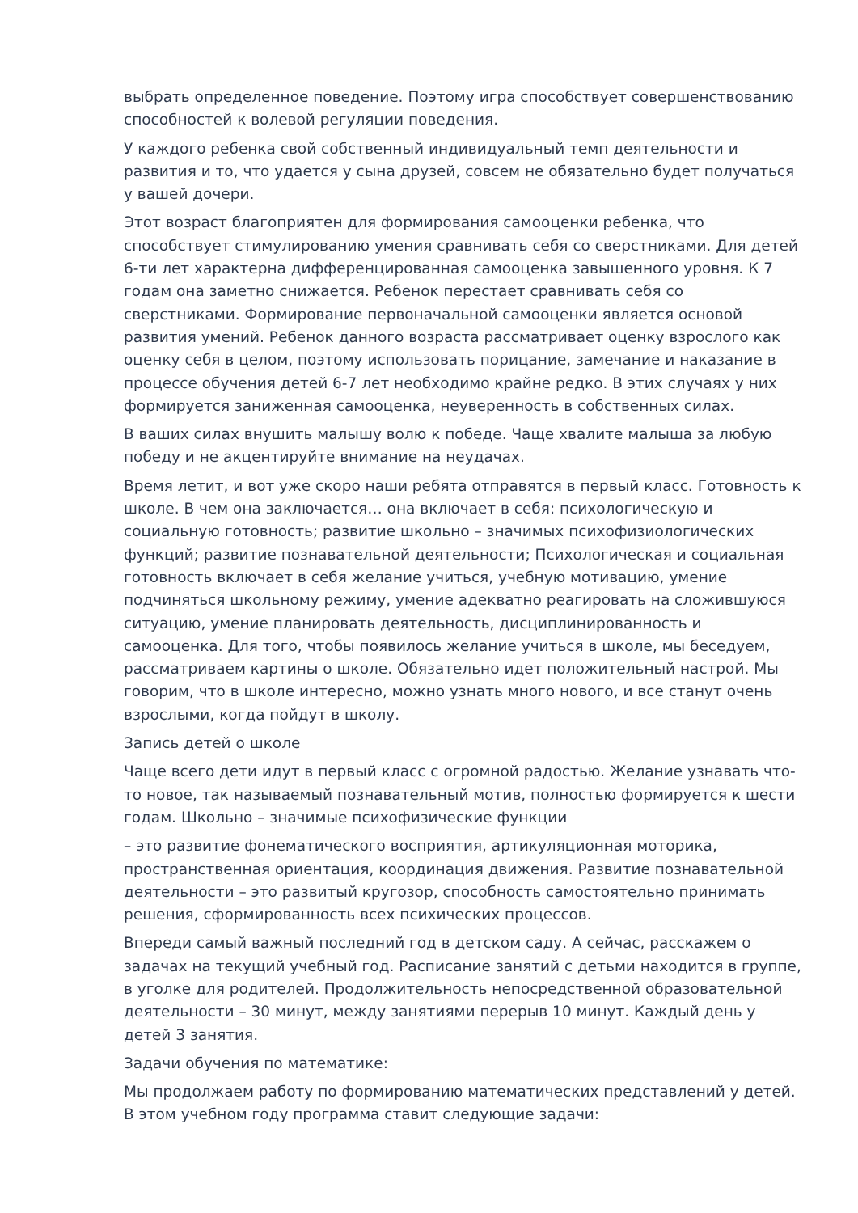выбрать определенное поведение. Поэтому игра способствует совершенствованию способностей к волевой регуляции поведения.
У каждого ребенка свой собственный индивидуальный темп деятельности и развития и то, что удается у сына друзей, совсем не обязательно будет получаться у вашей дочери.
Этот возраст благоприятен для формирования самооценки ребенка, что способствует стимулированию умения сравнивать себя со сверстниками. Для детей 6-ти лет характерна дифференцированная самооценка завышенного уровня. К 7 годам она заметно снижается. Ребенок перестает сравнивать себя со сверстниками. Формирование первоначальной самооценки является основой развития умений. Ребенок данного возраста рассматривает оценку взрослого как оценку себя в целом, поэтому использовать порицание, замечание и наказание в процессе обучения детей 6-7 лет необходимо крайне редко. В этих случаях у них формируется заниженная самооценка, неуверенность в собственных силах.
В ваших силах внушить малышу волю к победе. Чаще хвалите малыша за любую победу и не акцентируйте внимание на неудачах.
Время летит, и вот уже скоро наши ребята отправятся в первый класс. Готовность к школе. В чем она заключается… она включает в себя: психологическую и социальную готовность; развитие школьно – значимых психофизиологических функций; развитие познавательной деятельности; Психологическая и социальная готовность включает в себя желание учиться, учебную мотивацию, умение подчиняться школьному режиму, умение адекватно реагировать на сложившуюся ситуацию, умение планировать деятельность, дисциплинированность и самооценка. Для того, чтобы появилось желание учиться в школе, мы беседуем, рассматриваем картины о школе. Обязательно идет положительный настрой. Мы говорим, что в школе интересно, можно узнать много нового, и все станут очень взрослыми, когда пойдут в школу.
Запись детей о школе
Чаще всего дети идут в первый класс с огромной радостью. Желание узнавать что-то новое, так называемый познавательный мотив, полностью формируется к шести годам. Школьно – значимые психофизические функции
– это развитие фонематического восприятия, артикуляционная моторика, пространственная ориентация, координация движения. Развитие познавательной деятельности – это развитый кругозор, способность самостоятельно принимать решения, сформированность всех психических процессов.
Впереди самый важный последний год в детском саду. А сейчас, расскажем о задачах на текущий учебный год. Расписание занятий с детьми находится в группе, в уголке для родителей. Продолжительность непосредственной образовательной деятельности – 30 минут, между занятиями перерыв 10 минут. Каждый день у детей 3 занятия.
Задачи обучения по математике:
Мы продолжаем работу по формированию математических представлений у детей. В этом учебном году программа ставит следующие задачи: